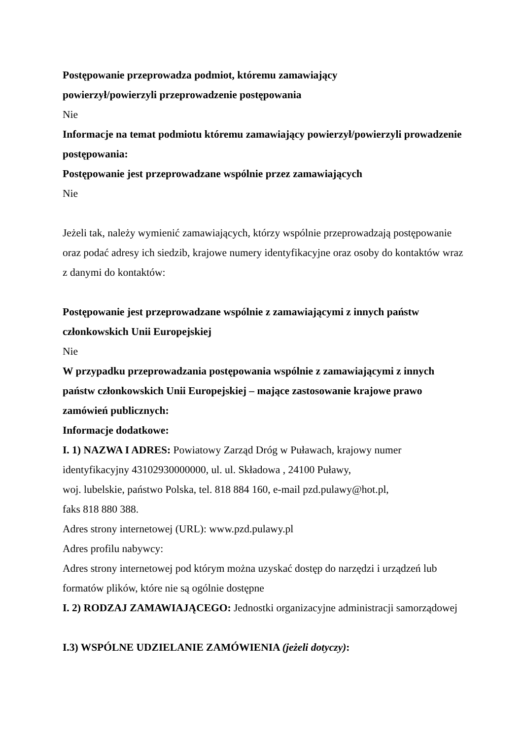Postępowanie przeprowadza podmiot, któremu zamawiający
powierzył/powierzyli przeprowadzenie postępowania
Nie
Informacje na temat podmiotu któremu zamawiający powierzył/powierzyli prowadzenie postępowania:
Postępowanie jest przeprowadzane wspólnie przez zamawiających
Nie
Jeżeli tak, należy wymienić zamawiających, którzy wspólnie przeprowadzają postępowanie oraz podać adresy ich siedzib, krajowe numery identyfikacyjne oraz osoby do kontaktów wraz z danymi do kontaktów:
Postępowanie jest przeprowadzane wspólnie z zamawiającymi z innych państw członkowskich Unii Europejskiej
Nie
W przypadku przeprowadzania postępowania wspólnie z zamawiającymi z innych państw członkowskich Unii Europejskiej – mające zastosowanie krajowe prawo zamówień publicznych:
Informacje dodatkowe:
I. 1) NAZWA I ADRES: Powiatowy Zarząd Dróg w Puławach, krajowy numer identyfikacyjny 43102930000000, ul. ul. Składowa , 24100 Puławy,
woj. lubelskie, państwo Polska, tel. 818 884 160, e-mail pzd.pulawy@hot.pl,
faks 818 880 388.
Adres strony internetowej (URL): www.pzd.pulawy.pl
Adres profilu nabywcy:
Adres strony internetowej pod którym można uzyskać dostęp do narzędzi i urządzeń lub formatów plików, które nie są ogólnie dostępne
I. 2) RODZAJ ZAMAWIAJĄCEGO: Jednostki organizacyjne administracji samorządowej
I.3) WSPÓLNE UDZIELANIE ZAMÓWIENIA (jeżeli dotyczy):